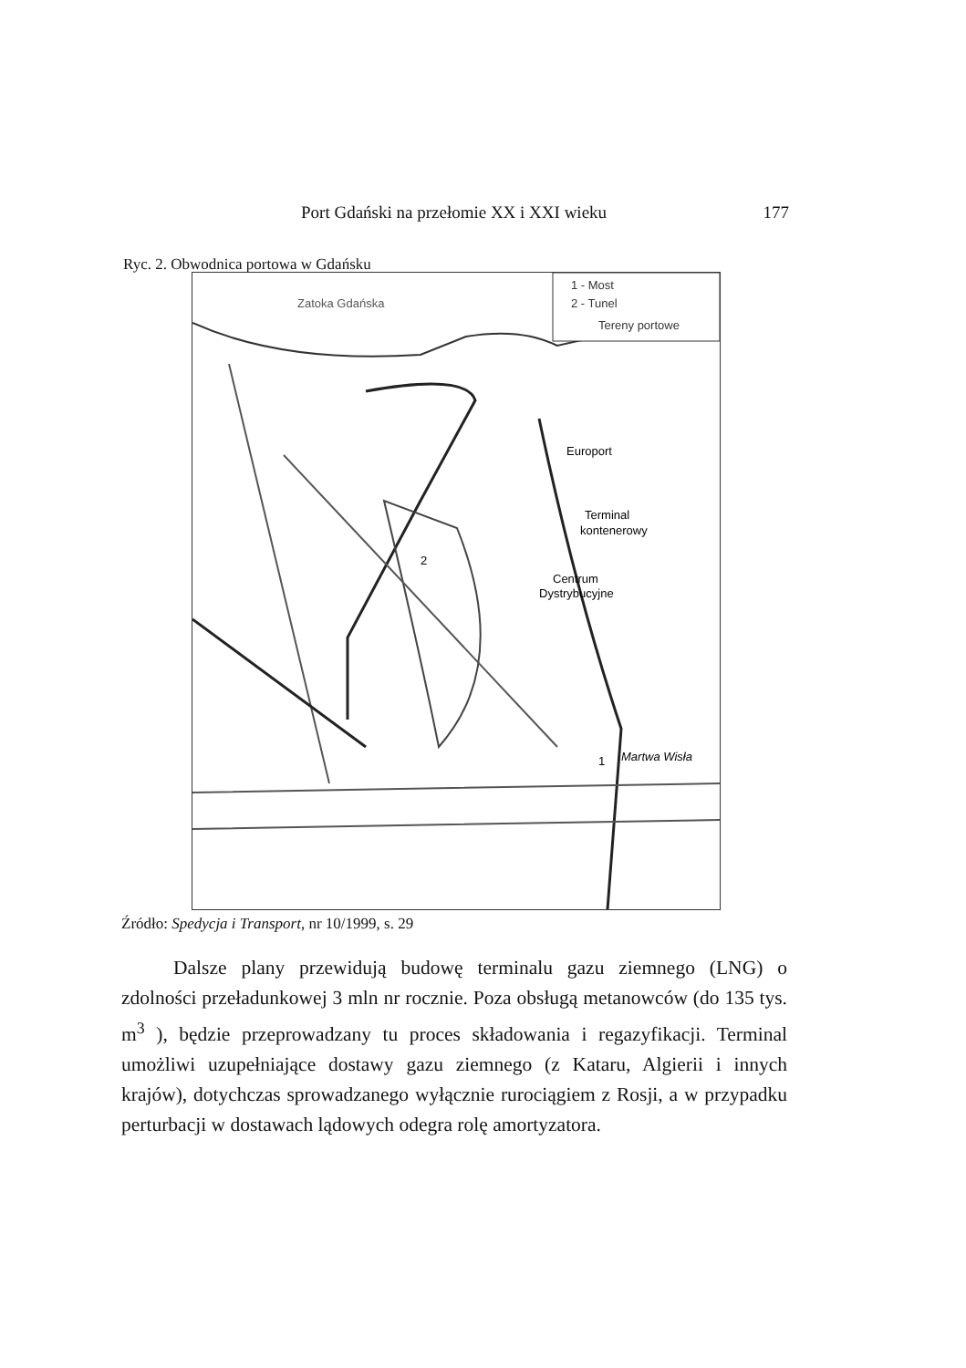Port Gdański na przełomie XX i XXI wieku 177
Ryc. 2. Obwodnica portowa w Gdańsku
Zatoka Gdańska
1 - Most
2 - Tunel
Tereny portowe
Europort
Terminal
kontenerowy
Centrum
Dystrybucyjne
2
1
Martwa Wisła
Źródło: Spedycja i Transport, nr 10/1999, s. 29
Dalsze plany przewidują budowę terminalu gazu ziemnego (LNG) o zdolności przeładunkowej 3 mln nr rocznie. Poza obsługą metanowców (do 135 tys. m<sup>3</sup> ), będzie przeprowadzany tu proces składowania i regazyfikacji. Terminal umożliwi uzupełniające dostawy gazu ziemnego (z Kataru, Algierii i innych krajów), dotychczas sprowadzanego wyłącznie rurociągiem z Rosji, a w przypadku perturbacji w dostawach lądowych odegra rolę amortyzatora.